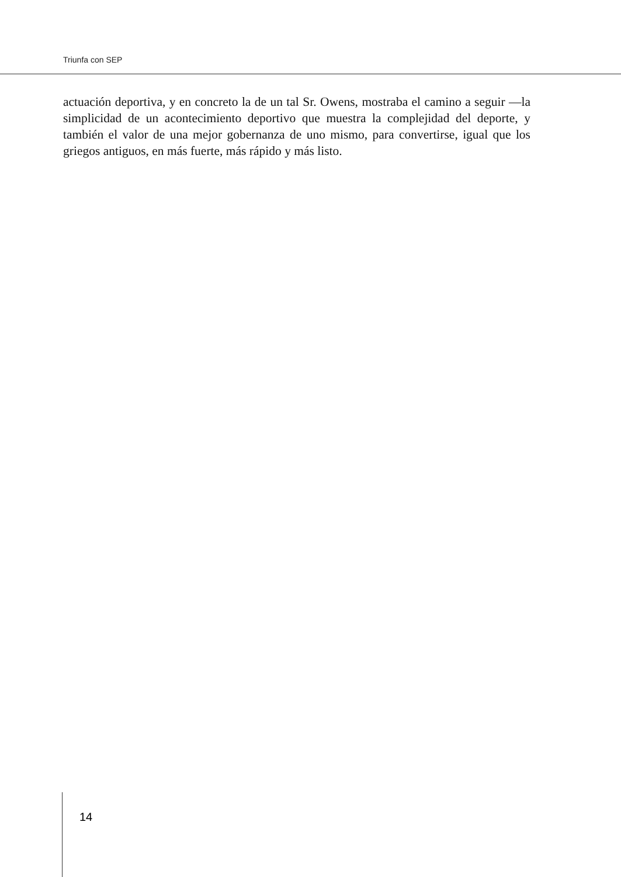Triunfa con SEP
actuación deportiva, y en concreto la de un tal Sr. Owens, mostraba el camino a seguir —la simplicidad de un acontecimiento deportivo que muestra la complejidad del deporte, y también el valor de una mejor gobernanza de uno mismo, para convertirse, igual que los griegos antiguos, en más fuerte, más rápido y más listo.
14